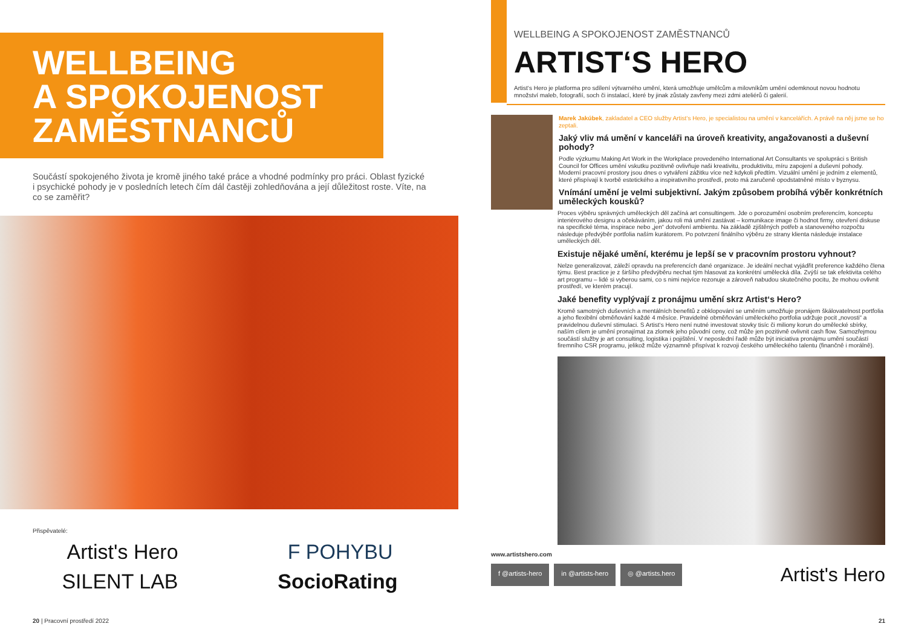WELLBEING
A SPOKOJENOST
ZAMĚSTNANCŮ
Součástí spokojeného života je kromě jiného také práce a vhodné podmínky pro práci. Oblast fyzické i psychické pohody je v posledních letech čím dál častěji zohledňována a její důležitost roste. Víte, na co se zaměřit?
Přispěvatelé:
Artist's Hero F POHYBU
SILENT LAB SocioRating
20 | Pracovní prostředí 2022
WELLBEING A SPOKOJENOST ZAMĚSTNANCŮ
ARTIST‘S HERO
Artist‘s Hero je platforma pro sdílení výtvarného umění, která umožňuje umělcům a milovníkům umění odemknout novou hodnotu množství maleb, fotografií, soch či instalací, které by jinak zůstaly zavřeny mezi zdmi ateliérů či galerií.
Marek Jakúbek, zakladatel a CEO služby Artist‘s Hero, je specialistou na umění v kancelářích. A právě na něj jsme se ho zeptali.
Jaký vliv má umění v kanceláři na úroveň kreativity, angažovanosti a duševní pohody?
Podle výzkumu Making Art Work in the Workplace provedeného International Art Consultants ve spolupráci s British Council for Offices umění vskutku pozitivně ovlivňuje naši kreativitu, produktivitu, míru zapojení a duševní pohody. Moderní pracovní prostory jsou dnes o vytváření zážitku více než kdykoli předtím. Vizuální umění je jedním z elementů, které přispívají k tvorbě estetického a inspirativního prostředí, proto má zaručeně opodstatněné místo v byznysu.
Vnímání umění je velmi subjektivní. Jakým způsobem probíhá výběr konkrétních uměleckých kousků?
Proces výběru správných uměleckých děl začíná art consultingem. Jde o porozumění osobním preferencím, konceptu interiérového designu a očekáváním, jakou roli má umění zastávat – komunikace image či hodnot firmy, otevření diskuse na specifické téma, inspirace nebo „jen“ dotvoření ambientu. Na základě zjištěných potřeb a stanoveného rozpočtu následuje předvýběr portfolia naším kurátorem. Po potvrzení finálního výběru ze strany klienta následuje instalace uměleckých děl.
Existuje nějaké umění, kterému je lepší se v pracovním prostoru vyhnout?
Nelze generalizovat, záleží opravdu na preferencích dané organizace. Je ideální nechat vyjádřit preference každého člena týmu. Best practice je z širšího předvýběru nechat tým hlasovat za konkrétní umělecká díla. Zvýší se tak efektivita celého art programu – lidé si vyberou sami, co s nimi nejvíce rezonuje a zároveň nabudou skutečného pocitu, že mohou ovlivnit prostředí, ve kterém pracují.
Jaké benefity vyplývají z pronájmu umění skrz Artist‘s Hero?
Kromě samotných duševních a mentálních benefitů z obklopování se uměním umožňuje pronájem škálovatelnost portfolia a jeho flexibilní obměňování každé 4 měsíce. Pravidelné obměňování uměleckého portfolia udržuje pocit „novosti“ a pravidelnou duševní stimulaci. S Artist‘s Hero není nutné investovat stovky tisíc či miliony korun do umělecké sbírky, naším cílem je umění pronajímat za zlomek jeho původní ceny, což může jen pozitivně ovlivnit cash flow. Samozřejmou součástí služby je art consulting, logistika i pojištění. V neposlední řadě může být iniciativa pronájmu umění součástí firemního CSR programu, jelikož může významně přispívat k rozvoji českého uměleckého talentu (finančně i morálně).
www.artistshero.com
f @artists-hero in @artists-hero ◎ @artists.hero Artist's Hero
21